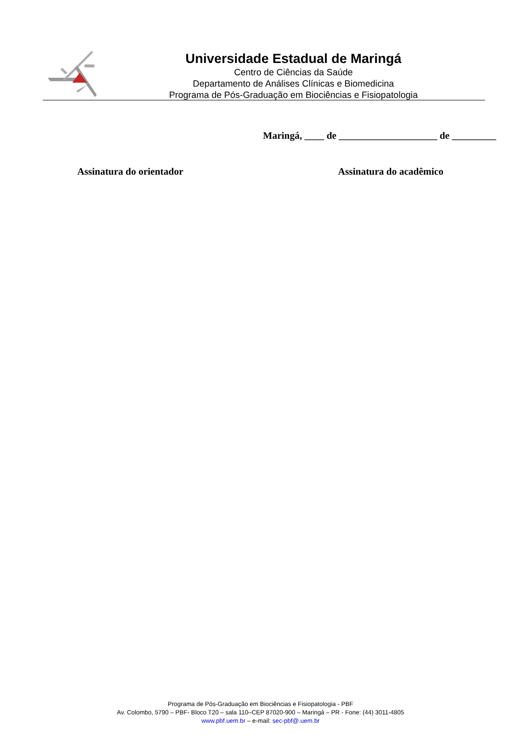Universidade Estadual de Maringá
Centro de Ciências da Saúde
Departamento de Análises Clínicas e Biomedicina
Programa de Pós-Graduação em Biociências e Fisiopatologia
Maringá, ____ de ____________________ de _________
Assinatura do orientador Assinatura do acadêmico
Programa de Pós-Graduação em Biociências e Fisiopatologia - PBF
Av. Colombo, 5790 – PBF- Bloco T20 – sala 110–CEP 87020-900 – Maringá – PR - Fone: (44) 3011-4805
www.pbf.uem.br – e-mail: sec-pbf@.uem.br